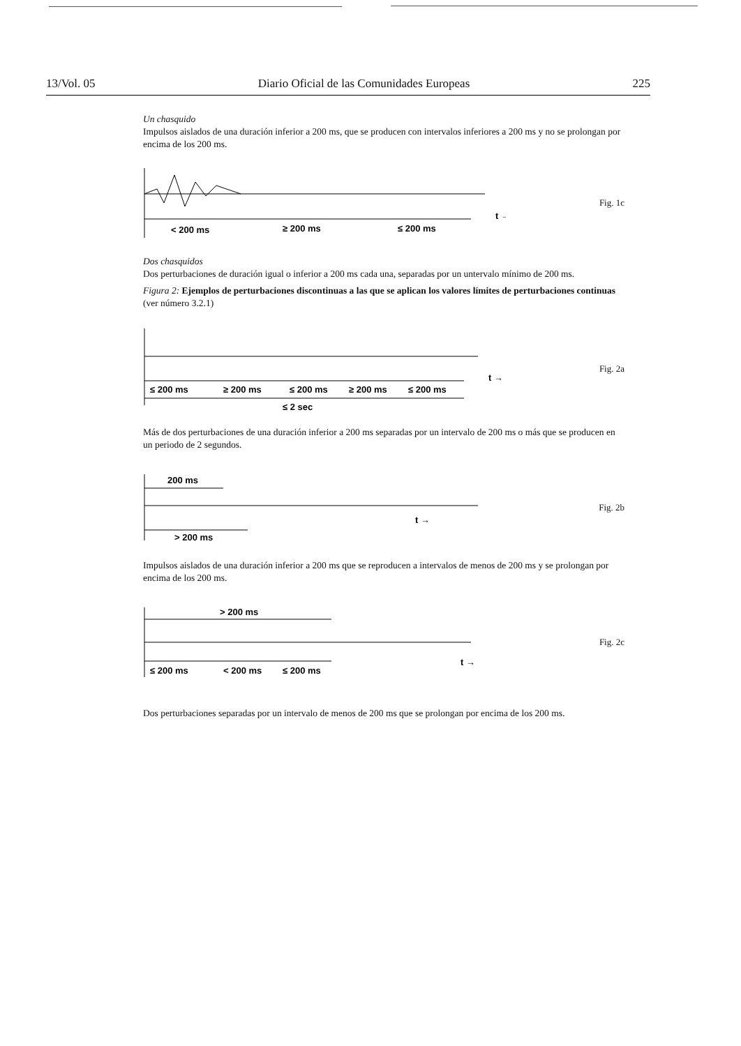13/Vol. 05 Diario Oficial de las Comunidades Europeas 225
Un chasquido
Impulsos aislados de una duración inferior a 200 ms, que se producen con intervalos inferiores a 200 ms y no se prolongan por encima de los 200 ms.
< 200 ms
≥ 200 ms
≤ 200 ms
t →
Fig. 1c
Dos chasquidos
Dos perturbaciones de duración igual o inferior a 200 ms cada una, separadas por un untervalo mínimo de 200 ms.
Figura 2: Ejemplos de perturbaciones discontinuas a las que se aplican los valores límites de perturbaciones continuas (ver número 3.2.1)
≤ 200 ms
≥ 200 ms
≤ 200 ms
≥ 200 ms
≤ 200 ms
≤ 2 sec
t →
Fig. 2a
Más de dos perturbaciones de una duración inferior a 200 ms separadas por un intervalo de 200 ms o más que se producen en un periodo de 2 segundos.
200 ms
> 200 ms
t →
Fig. 2b
Impulsos aislados de una duración inferior a 200 ms que se reproducen a intervalos de menos de 200 ms y se prolongan por encima de los 200 ms.
> 200 ms
≤ 200 ms
< 200 ms
≤ 200 ms
t →
Fig. 2c
Dos perturbaciones separadas por un intervalo de menos de 200 ms que se prolongan por encima de los 200 ms.